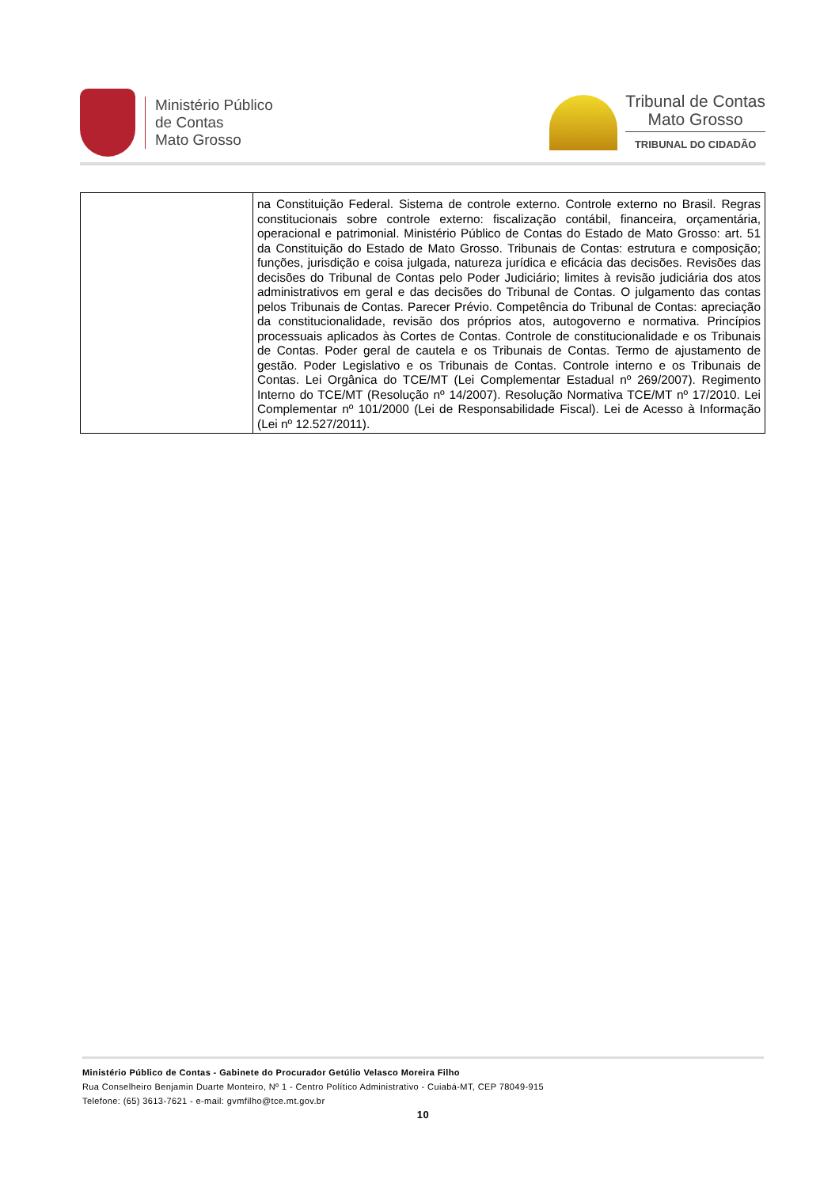Ministério Público
de Contas
Mato Grosso
Tribunal de Contas
Mato Grosso
TRIBUNAL DO CIDADÃO
| | na Constituição Federal. Sistema de controle externo. Controle externo no Brasil. Regras constitucionais sobre controle externo: fiscalização contábil, financeira, orçamentária, operacional e patrimonial. Ministério Público de Contas do Estado de Mato Grosso: art. 51 da Constituição do Estado de Mato Grosso. Tribunais de Contas: estrutura e composição; funções, jurisdição e coisa julgada, natureza jurídica e eficácia das decisões. Revisões das decisões do Tribunal de Contas pelo Poder Judiciário; limites à revisão judiciária dos atos administrativos em geral e das decisões do Tribunal de Contas. O julgamento das contas pelos Tribunais de Contas. Parecer Prévio. Competência do Tribunal de Contas: apreciação da constitucionalidade, revisão dos próprios atos, autogoverno e normativa. Princípios processuais aplicados às Cortes de Contas. Controle de constitucionalidade e os Tribunais de Contas. Poder geral de cautela e os Tribunais de Contas. Termo de ajustamento de gestão. Poder Legislativo e os Tribunais de Contas. Controle interno e os Tribunais de Contas. Lei Orgânica do TCE/MT (Lei Complementar Estadual nº 269/2007). Regimento Interno do TCE/MT (Resolução nº 14/2007). Resolução Normativa TCE/MT nº 17/2010. Lei Complementar nº 101/2000 (Lei de Responsabilidade Fiscal). Lei de Acesso à Informação (Lei nº 12.527/2011). |
Ministério Público de Contas - Gabinete do Procurador Getúlio Velasco Moreira Filho
Rua Conselheiro Benjamin Duarte Monteiro, Nº 1 - Centro Político Administrativo - Cuiabá-MT, CEP 78049-915
Telefone: (65) 3613-7621 - e-mail: gvmfilho@tce.mt.gov.br
10